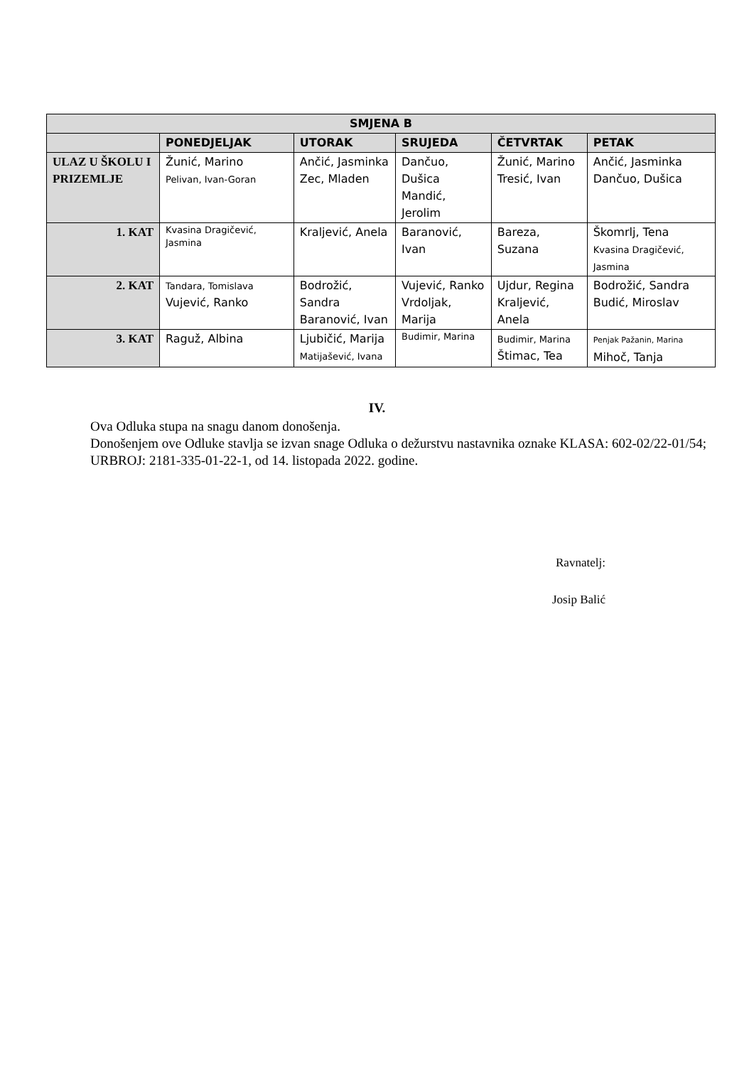| SMJENA B | | | | | |
| --- | --- | --- | --- | --- | --- |
| | PONEDJELJAK | UTORAK | SRUJEDA | ČETVRTAK | PETAK |
| ULAZ U ŠKOLU I PRIZEMLJE | Žunić, Marino Pelivan, Ivan-Goran | Ančić, Jasminka Zec, Mladen | Dančuo, Dušica Mandić, Jerolim | Žunić, Marino Tresić, Ivan | Ančić, Jasminka Dančuo, Dušica |
| 1. KAT | Kvasina Dragičević, Jasmina | Kraljević, Anela | Baranović, Ivan | Bareza, Suzana | Škomrlj, Tena Kvasina Dragičević, Jasmina |
| 2. KAT | Tandara, Tomislava Vujević, Ranko | Bodrožić, Sandra Baranović, Ivan | Vujević, Ranko Vrdoljak, Marija | Ujdur, Regina Kraljević, Anela | Bodrožić, Sandra Budić, Miroslav |
| 3. KAT | Raguž, Albina | Ljubičić, Marija Matijašević, Ivana | Budimir, Marina | Budimir, Marina Štimac, Tea | Penjak Pažanin, Marina Mihoč, Tanja |
IV.
Ova Odluka stupa na snagu danom donošenja.
Donošenjem ove Odluke stavlja se izvan snage Odluka o dežurstvu nastavnika oznake KLASA: 602-02/22-01/54; URBROJ: 2181-335-01-22-1, od 14. listopada 2022. godine.
Ravnatelj:
Josip Balić